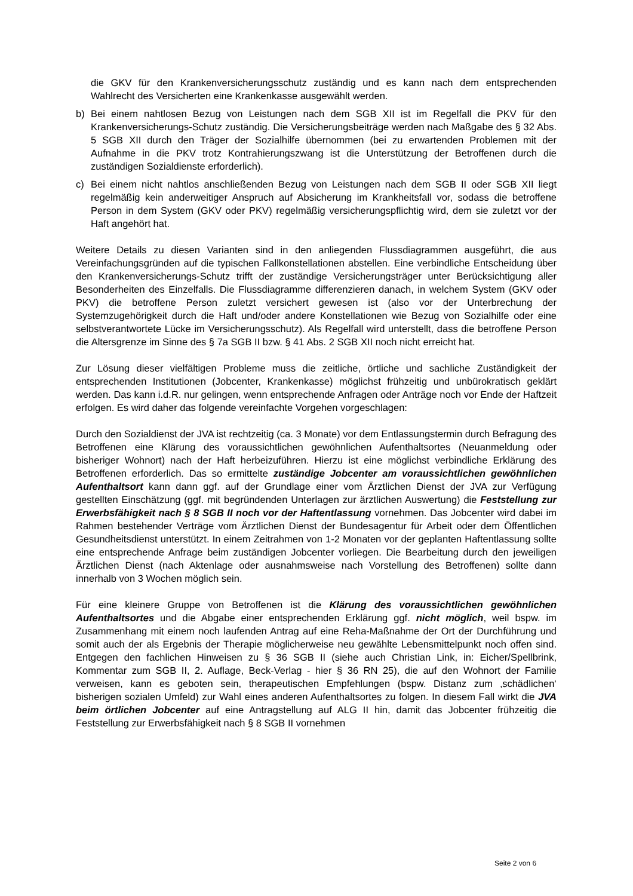die GKV für den Krankenversicherungsschutz zuständig und es kann nach dem entsprechenden Wahlrecht des Versicherten eine Krankenkasse ausgewählt werden.
b) Bei einem nahtlosen Bezug von Leistungen nach dem SGB XII ist im Regelfall die PKV für den Krankenversicherungs-Schutz zuständig. Die Versicherungsbeiträge werden nach Maßgabe des § 32 Abs. 5 SGB XII durch den Träger der Sozialhilfe übernommen (bei zu erwartenden Problemen mit der Aufnahme in die PKV trotz Kontrahierungszwang ist die Unterstützung der Betroffenen durch die zuständigen Sozialdienste erforderlich).
c) Bei einem nicht nahtlos anschließenden Bezug von Leistungen nach dem SGB II oder SGB XII liegt regelmäßig kein anderweitiger Anspruch auf Absicherung im Krankheitsfall vor, sodass die betroffene Person in dem System (GKV oder PKV) regelmäßig versicherungspflichtig wird, dem sie zuletzt vor der Haft angehört hat.
Weitere Details zu diesen Varianten sind in den anliegenden Flussdiagrammen ausgeführt, die aus Vereinfachungsgründen auf die typischen Fallkonstellationen abstellen. Eine verbindliche Entscheidung über den Krankenversicherungs-Schutz trifft der zuständige Versicherungsträger unter Berücksichtigung aller Besonderheiten des Einzelfalls. Die Flussdiagramme differenzieren danach, in welchem System (GKV oder PKV) die betroffene Person zuletzt versichert gewesen ist (also vor der Unterbrechung der Systemzugehörigkeit durch die Haft und/oder andere Konstellationen wie Bezug von Sozialhilfe oder eine selbstverantwortete Lücke im Versicherungsschutz). Als Regelfall wird unterstellt, dass die betroffene Person die Altersgrenze im Sinne des § 7a SGB II bzw. § 41 Abs. 2 SGB XII noch nicht erreicht hat.
Zur Lösung dieser vielfältigen Probleme muss die zeitliche, örtliche und sachliche Zuständigkeit der entsprechenden Institutionen (Jobcenter, Krankenkasse) möglichst frühzeitig und unbürokratisch geklärt werden. Das kann i.d.R. nur gelingen, wenn entsprechende Anfragen oder Anträge noch vor Ende der Haftzeit erfolgen. Es wird daher das folgende vereinfachte Vorgehen vorgeschlagen:
Durch den Sozialdienst der JVA ist rechtzeitig (ca. 3 Monate) vor dem Entlassungstermin durch Befragung des Betroffenen eine Klärung des voraussichtlichen gewöhnlichen Aufenthaltsortes (Neuanmeldung oder bisheriger Wohnort) nach der Haft herbeizuführen. Hierzu ist eine möglichst verbindliche Erklärung des Betroffenen erforderlich. Das so ermittelte zuständige Jobcenter am voraussichtlichen gewöhnlichen Aufenthaltsort kann dann ggf. auf der Grundlage einer vom Ärztlichen Dienst der JVA zur Verfügung gestellten Einschätzung (ggf. mit begründenden Unterlagen zur ärztlichen Auswertung) die Feststellung zur Erwerbsfähigkeit nach § 8 SGB II noch vor der Haftentlassung vornehmen. Das Jobcenter wird dabei im Rahmen bestehender Verträge vom Ärztlichen Dienst der Bundesagentur für Arbeit oder dem Öffentlichen Gesundheitsdienst unterstützt. In einem Zeitrahmen von 1-2 Monaten vor der geplanten Haftentlassung sollte eine entsprechende Anfrage beim zuständigen Jobcenter vorliegen. Die Bearbeitung durch den jeweiligen Ärztlichen Dienst (nach Aktenlage oder ausnahmsweise nach Vorstellung des Betroffenen) sollte dann innerhalb von 3 Wochen möglich sein.
Für eine kleinere Gruppe von Betroffenen ist die Klärung des voraussichtlichen gewöhnlichen Aufenthaltsortes und die Abgabe einer entsprechenden Erklärung ggf. nicht möglich, weil bspw. im Zusammenhang mit einem noch laufenden Antrag auf eine Reha-Maßnahme der Ort der Durchführung und somit auch der als Ergebnis der Therapie möglicherweise neu gewählte Lebensmittelpunkt noch offen sind. Entgegen den fachlichen Hinweisen zu § 36 SGB II (siehe auch Christian Link, in: Eicher/Spellbrink, Kommentar zum SGB II, 2. Auflage, Beck-Verlag - hier § 36 RN 25), die auf den Wohnort der Familie verweisen, kann es geboten sein, therapeutischen Empfehlungen (bspw. Distanz zum ‚schädlichen‘ bisherigen sozialen Umfeld) zur Wahl eines anderen Aufenthaltsortes zu folgen. In diesem Fall wirkt die JVA beim örtlichen Jobcenter auf eine Antragstellung auf ALG II hin, damit das Jobcenter frühzeitig die Feststellung zur Erwerbsfähigkeit nach § 8 SGB II vornehmen
Seite 2 von 6